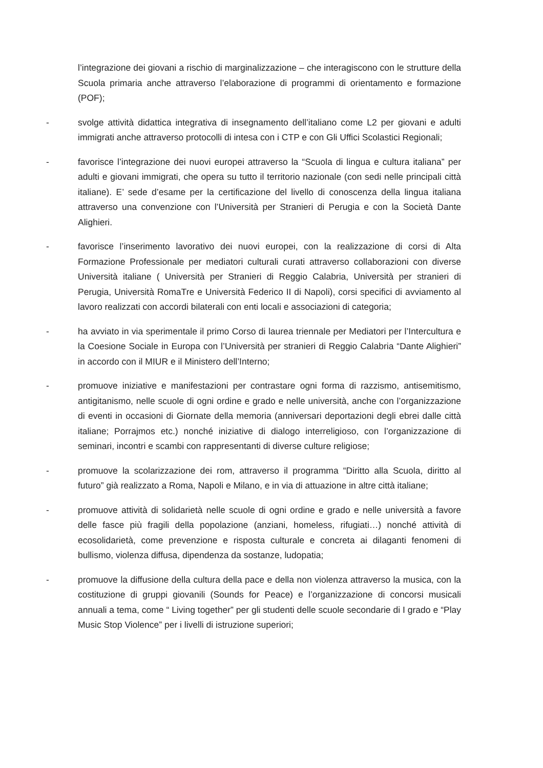l’integrazione dei giovani a rischio di marginalizzazione – che interagiscono con le strutture della Scuola primaria anche attraverso l’elaborazione di programmi di orientamento e formazione (POF);
- svolge attività didattica integrativa di insegnamento dell’italiano come L2 per giovani e adulti immigrati anche attraverso protocolli di intesa con i CTP e con Gli Uffici Scolastici Regionali;
- favorisce l’integrazione dei nuovi europei attraverso la “Scuola di lingua e cultura italiana” per adulti e giovani immigrati, che opera su tutto il territorio nazionale (con sedi nelle principali città italiane). E’ sede d’esame per la certificazione del livello di conoscenza della lingua italiana attraverso una convenzione con l’Università per Stranieri di Perugia e con la Società Dante Alighieri.
- favorisce l’inserimento lavorativo dei nuovi europei, con la realizzazione di corsi di Alta Formazione Professionale per mediatori culturali curati attraverso collaborazioni con diverse Università italiane ( Università per Stranieri di Reggio Calabria, Università per stranieri di Perugia, Università RomaTre e Università Federico II di Napoli), corsi specifici di avviamento al lavoro realizzati con accordi bilaterali con enti locali e associazioni di categoria;
- ha avviato in via sperimentale il primo Corso di laurea triennale per Mediatori per l’Intercultura e la Coesione Sociale in Europa con l’Università per stranieri di Reggio Calabria “Dante Alighieri” in accordo con il MIUR e il Ministero dell’Interno;
- promuove iniziative e manifestazioni per contrastare ogni forma di razzismo, antisemitismo, antigitanismo, nelle scuole di ogni ordine e grado e nelle università, anche con l’organizzazione di eventi in occasioni di Giornate della memoria (anniversari deportazioni degli ebrei dalle città italiane; Porrajmos etc.) nonché iniziative di dialogo interreligioso, con l’organizzazione di seminari, incontri e scambi con rappresentanti di diverse culture religiose;
- promuove la scolarizzazione dei rom, attraverso il programma “Diritto alla Scuola, diritto al futuro” già realizzato a Roma, Napoli e Milano, e in via di attuazione in altre città italiane;
- promuove attività di solidarietà nelle scuole di ogni ordine e grado e nelle università a favore delle fasce più fragili della popolazione (anziani, homeless, rifugiati…) nonché attività di ecosolidarietà, come prevenzione e risposta culturale e concreta ai dilaganti fenomeni di bullismo, violenza diffusa, dipendenza da sostanze, ludopatia;
- promuove la diffusione della cultura della pace e della non violenza attraverso la musica, con la costituzione di gruppi giovanili (Sounds for Peace) e l’organizzazione di concorsi musicali annuali a tema, come “ Living together” per gli studenti delle scuole secondarie di I grado e “Play Music Stop Violence” per i livelli di istruzione superiori;